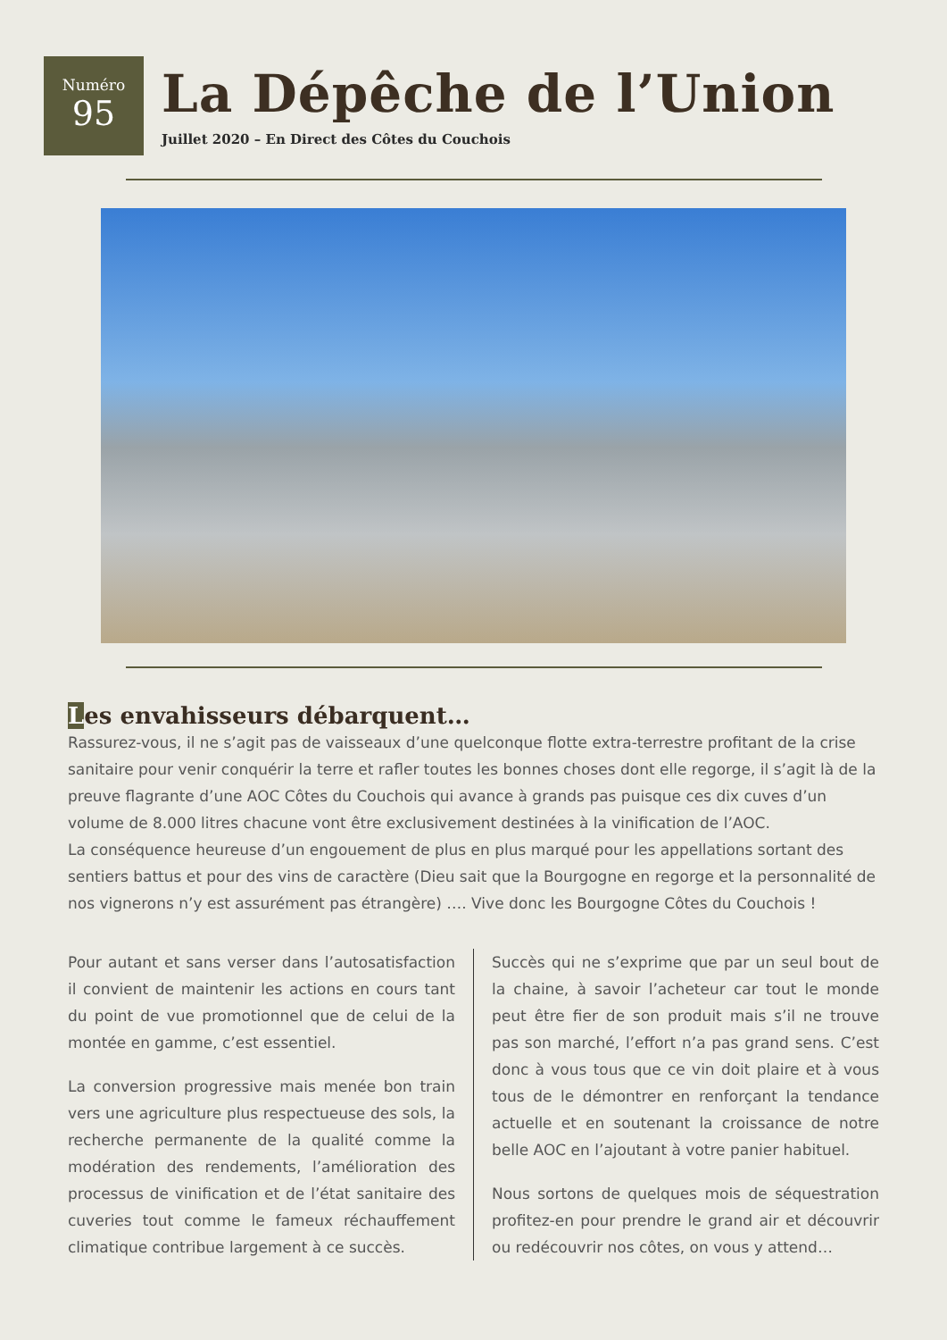Numéro
95
La Dépêche de l’Union
Juillet 2020 – En Direct des Côtes du Couchois
Les envahisseurs débarquent…
Rassurez-vous, il ne s’agit pas de vaisseaux d’une quelconque flotte extra-terrestre profitant de la crise sanitaire pour venir conquérir la terre et rafler toutes les bonnes choses dont elle regorge, il s’agit là de la preuve flagrante d’une AOC Côtes du Couchois qui avance à grands pas puisque ces dix cuves d’un volume de 8.000 litres chacune vont être exclusivement destinées à la vinification de l’AOC.
La conséquence heureuse d’un engouement de plus en plus marqué pour les appellations sortant des sentiers battus et pour des vins de caractère (Dieu sait que la Bourgogne en regorge et la personnalité de nos vignerons n’y est assurément pas étrangère) …. Vive donc les Bourgogne Côtes du Couchois !
Pour autant et sans verser dans l’autosatisfaction il convient de maintenir les actions en cours tant du point de vue promotionnel que de celui de la montée en gamme, c’est essentiel.
La conversion progressive mais menée bon train vers une agriculture plus respectueuse des sols, la recherche permanente de la qualité comme la modération des rendements, l’amélioration des processus de vinification et de l’état sanitaire des cuveries tout comme le fameux réchauffement climatique contribue largement à ce succès.
Succès qui ne s’exprime que par un seul bout de la chaine, à savoir l’acheteur car tout le monde peut être fier de son produit mais s’il ne trouve pas son marché, l’effort n’a pas grand sens. C’est donc à vous tous que ce vin doit plaire et à vous tous de le démontrer en renforçant la tendance actuelle et en soutenant la croissance de notre belle AOC en l’ajoutant à votre panier habituel.
Nous sortons de quelques mois de séquestration profitez-en pour prendre le grand air et découvrir ou redécouvrir nos côtes, on vous y attend…